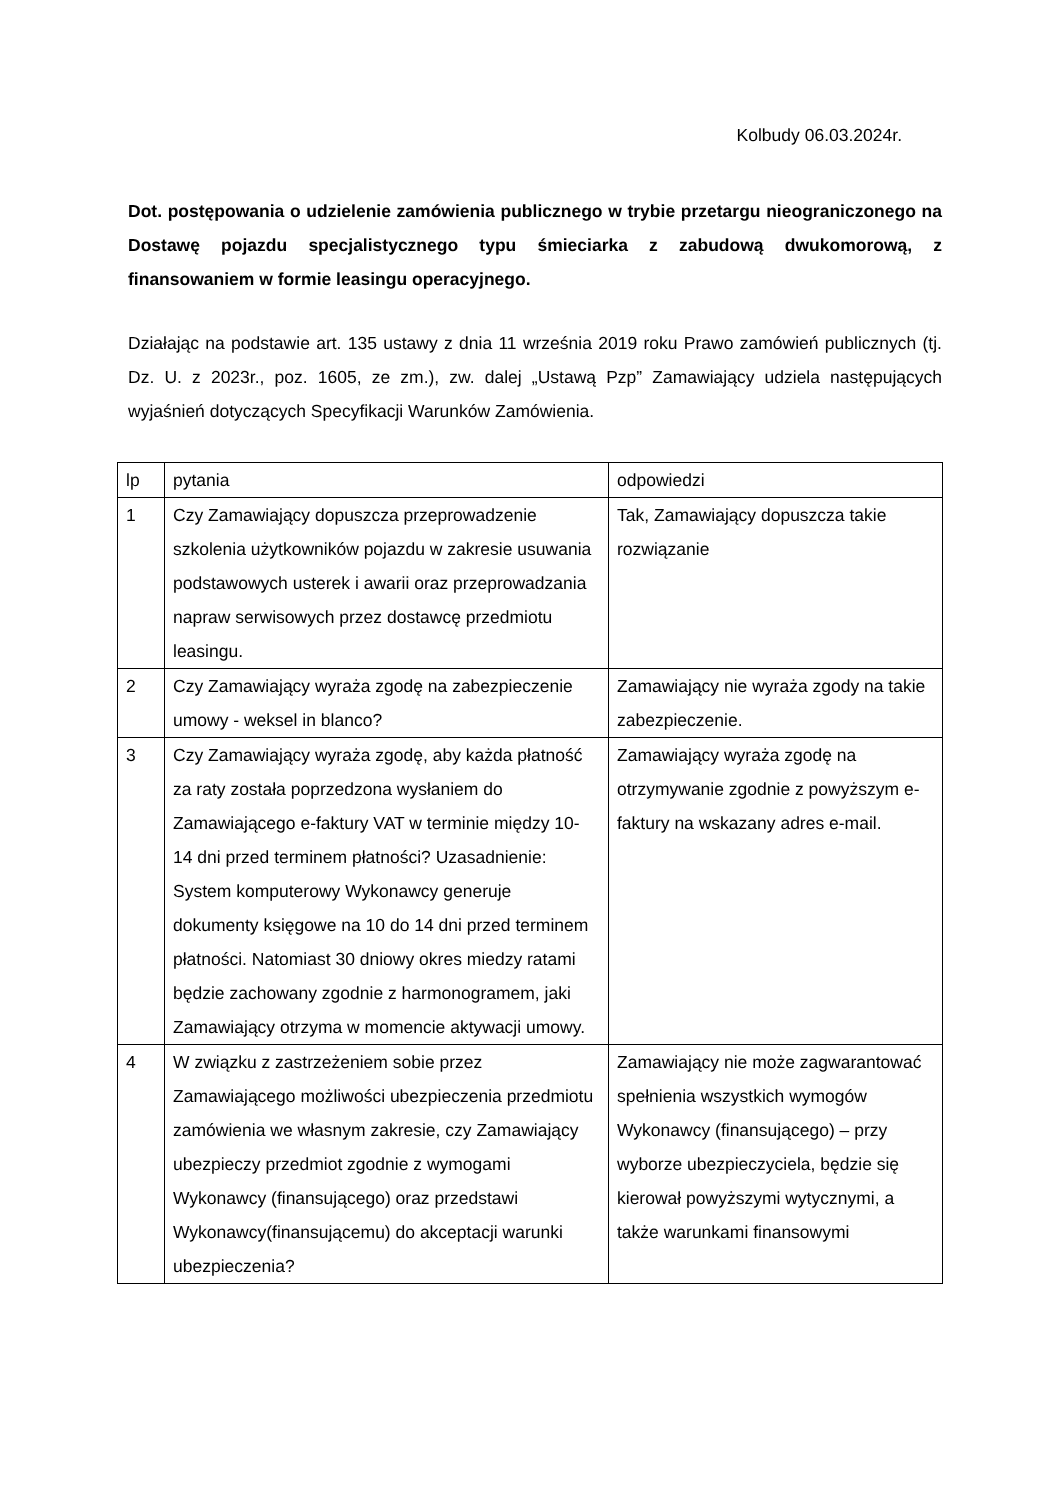Kolbudy 06.03.2024r.
Dot. postępowania o udzielenie zamówienia publicznego w trybie przetargu nieograniczonego na Dostawę pojazdu specjalistycznego typu śmieciarka z zabudową dwukomorową, z finansowaniem w formie leasingu operacyjnego.
Działając na podstawie art. 135 ustawy z dnia 11 września 2019 roku Prawo zamówień publicznych (tj. Dz. U. z 2023r., poz. 1605, ze zm.), zw. dalej „Ustawą Pzp” Zamawiający udziela następujących wyjaśnień dotyczących Specyfikacji Warunków Zamówienia.
| lp | pytania | odpowiedzi |
| 1 | Czy Zamawiający dopuszcza przeprowadzenie szkolenia użytkowników pojazdu w zakresie usuwania podstawowych usterek i awarii oraz przeprowadzania napraw serwisowych przez dostawcę przedmiotu leasingu. | Tak, Zamawiający dopuszcza takie rozwiązanie |
| 2 | Czy Zamawiający wyraża zgodę na zabezpieczenie umowy - weksel in blanco? | Zamawiający nie wyraża zgody na takie zabezpieczenie. |
| 3 | Czy Zamawiający wyraża zgodę, aby każda płatność za raty została poprzedzona wysłaniem do Zamawiającego e-faktury VAT w terminie między 10- 14 dni przed terminem płatności? Uzasadnienie: System komputerowy Wykonawcy generuje dokumenty księgowe na 10 do 14 dni przed terminem płatności. Natomiast 30 dniowy okres miedzy ratami będzie zachowany zgodnie z harmonogramem, jaki Zamawiający otrzyma w momencie aktywacji umowy. | Zamawiający wyraża zgodę na otrzymywanie zgodnie z powyższym e-faktury na wskazany adres e-mail. |
| 4 | W związku z zastrzeżeniem sobie przez Zamawiającego możliwości ubezpieczenia przedmiotu zamówienia we własnym zakresie, czy Zamawiający ubezpieczy przedmiot zgodnie z wymogami Wykonawcy (finansującego) oraz przedstawi Wykonawcy(finansującemu) do akceptacji warunki ubezpieczenia? | Zamawiający nie może zagwarantować spełnienia wszystkich wymogów Wykonawcy (finansującego) – przy wyborze ubezpieczyciela, będzie się kierował powyższymi wytycznymi, a także warunkami finansowymi |